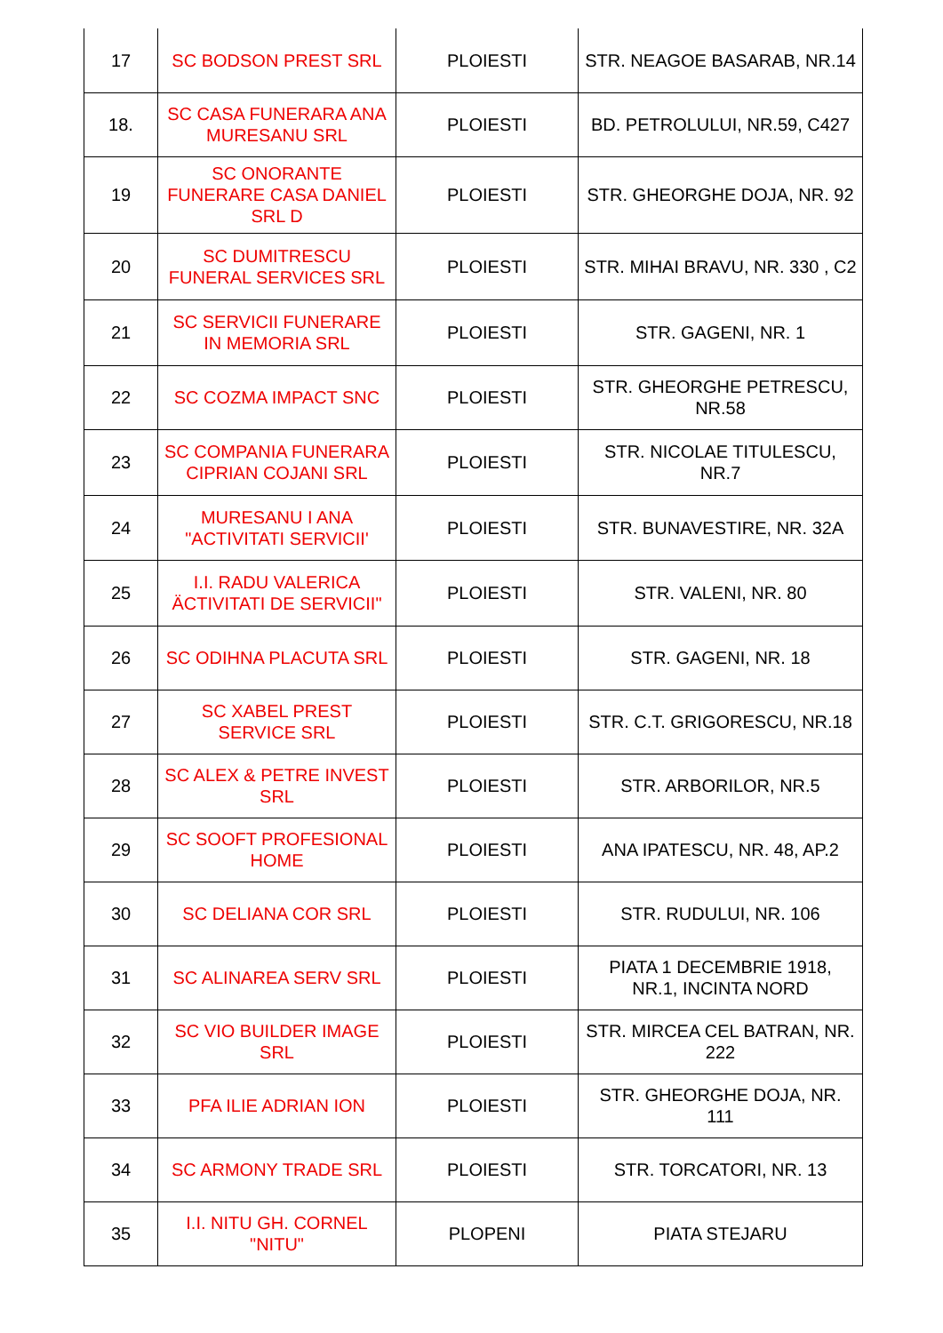| 17 | SC BODSON PREST SRL | PLOIESTI | STR. NEAGOE BASARAB, NR.14 |
| 18. | SC CASA FUNERARA ANA MURESANU SRL | PLOIESTI | BD. PETROLULUI, NR.59, C427 |
| 19 | SC ONORANTE FUNERARE CASA DANIEL SRL D | PLOIESTI | STR. GHEORGHE DOJA, NR. 92 |
| 20 | SC DUMITRESCU FUNERAL SERVICES SRL | PLOIESTI | STR. MIHAI BRAVU, NR. 330 , C2 |
| 21 | SC SERVICII FUNERARE IN MEMORIA SRL | PLOIESTI | STR. GAGENI, NR. 1 |
| 22 | SC COZMA IMPACT SNC | PLOIESTI | STR. GHEORGHE PETRESCU, NR.58 |
| 23 | SC COMPANIA FUNERARA CIPRIAN COJANI SRL | PLOIESTI | STR. NICOLAE TITULESCU, NR.7 |
| 24 | MURESANU I ANA "ACTIVITATI SERVICII' | PLOIESTI | STR. BUNAVESTIRE, NR. 32A |
| 25 | I.I. RADU VALERICA ÄCTIVITATI DE SERVICII" | PLOIESTI | STR. VALENI, NR. 80 |
| 26 | SC ODIHNA PLACUTA SRL | PLOIESTI | STR. GAGENI, NR. 18 |
| 27 | SC XABEL PREST SERVICE SRL | PLOIESTI | STR. C.T. GRIGORESCU, NR.18 |
| 28 | SC ALEX & PETRE INVEST SRL | PLOIESTI | STR. ARBORILOR, NR.5 |
| 29 | SC SOOFT PROFESIONAL HOME | PLOIESTI | ANA IPATESCU, NR. 48, AP.2 |
| 30 | SC DELIANA COR SRL | PLOIESTI | STR. RUDULUI, NR. 106 |
| 31 | SC ALINAREA SERV SRL | PLOIESTI | PIATA 1 DECEMBRIE 1918, NR.1, INCINTA NORD |
| 32 | SC VIO BUILDER IMAGE SRL | PLOIESTI | STR. MIRCEA CEL BATRAN, NR. 222 |
| 33 | PFA ILIE ADRIAN ION | PLOIESTI | STR. GHEORGHE DOJA, NR. 111 |
| 34 | SC ARMONY TRADE SRL | PLOIESTI | STR. TORCATORI, NR. 13 |
| 35 | I.I. NITU GH. CORNEL "NITU" | PLOPENI | PIATA STEJARU |